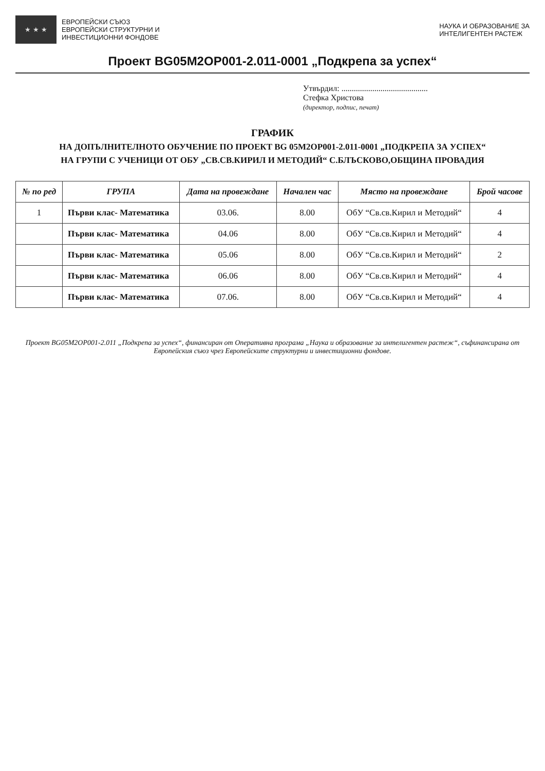★ ★ ★
ЕВРОПЕЙСКИ СЪЮЗ
ЕВРОПЕЙСКИ СТРУКТУРНИ И
ИНВЕСТИЦИОННИ ФОНДОВЕ
НАУКА И ОБРАЗОВАНИЕ ЗА
ИНТЕЛИГЕНТЕН РАСТЕЖ
Проект BG05M2OP001-2.011-0001 „Подкрепа за успех“
Утвърдил: ..........................................
Стефка Христова
(директор, подпис, печат)
ГРАФИК
НА ДОПЪЛНИТЕЛНОТО ОБУЧЕНИЕ ПО ПРОЕКТ BG 05M2OP001-2.011-0001 „ПОДКРЕПА ЗА УСПЕХ“
НА ГРУПИ С УЧЕНИЦИ ОТ ОБУ „СВ.СВ.КИРИЛ И МЕТОДИЙ“ С.БЛЪСКОВО,ОБЩИНА ПРОВАДИЯ
| № по ред | ГРУПА | Дата на провеждане | Начален час | Място на провеждане | Брой часове |
| --- | --- | --- | --- | --- | --- |
| 1 | Първи клас- Математика | 03.06. | 8.00 | ОбУ “Св.св.Кирил и Методий“ | 4 |
| | Първи клас- Математика | 04.06 | 8.00 | ОбУ “Св.св.Кирил и Методий“ | 4 |
| | Първи клас- Математика | 05.06 | 8.00 | ОбУ “Св.св.Кирил и Методий“ | 2 |
| | Първи клас- Математика | 06.06 | 8.00 | ОбУ “Св.св.Кирил и Методий“ | 4 |
| | Първи клас- Математика | 07.06. | 8.00 | ОбУ “Св.св.Кирил и Методий“ | 4 |
Проект BG05M2OP001-2.011 „Подкрепа за успех“, финансиран от Оперативна програма „Наука и образование за интелигентен растеж“, съфинансирана от Европейския съюз чрез Европейските структурни и инвестиционни фондове.